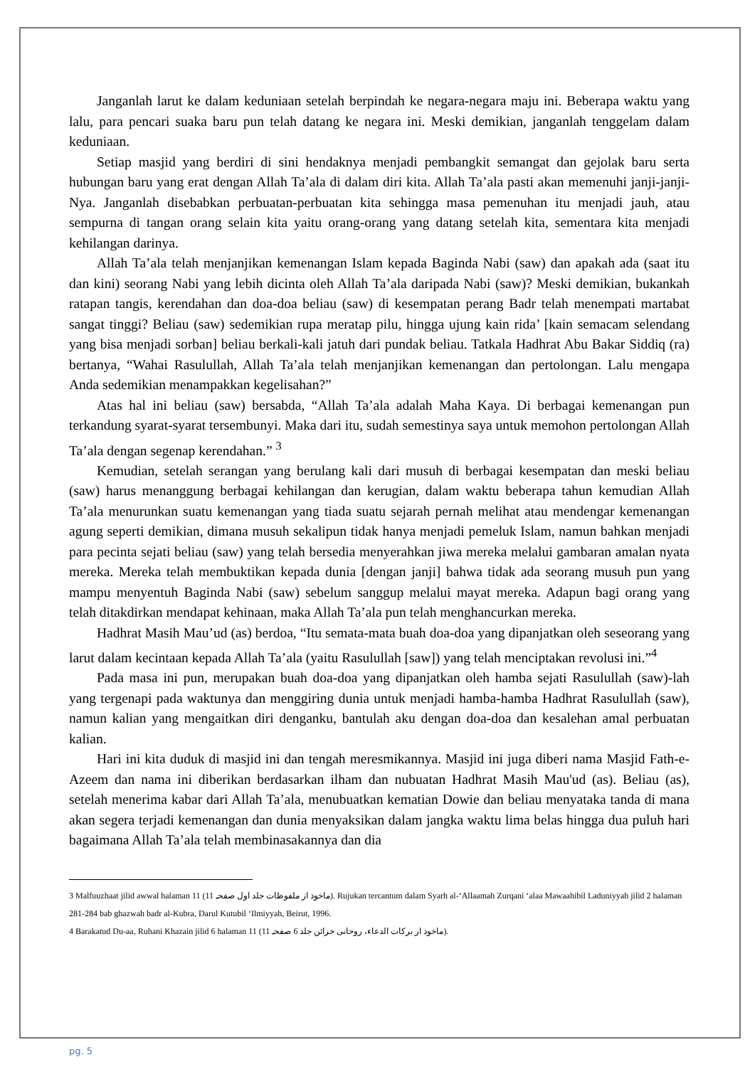Janganlah larut ke dalam keduniaan setelah berpindah ke negara-negara maju ini. Beberapa waktu yang lalu, para pencari suaka baru pun telah datang ke negara ini. Meski demikian, janganlah tenggelam dalam keduniaan.
Setiap masjid yang berdiri di sini hendaknya menjadi pembangkit semangat dan gejolak baru serta hubungan baru yang erat dengan Allah Ta’ala di dalam diri kita. Allah Ta’ala pasti akan memenuhi janji-janji-Nya. Janganlah disebabkan perbuatan-perbuatan kita sehingga masa pemenuhan itu menjadi jauh, atau sempurna di tangan orang selain kita yaitu orang-orang yang datang setelah kita, sementara kita menjadi kehilangan darinya.
Allah Ta’ala telah menjanjikan kemenangan Islam kepada Baginda Nabi (saw) dan apakah ada (saat itu dan kini) seorang Nabi yang lebih dicinta oleh Allah Ta’ala daripada Nabi (saw)? Meski demikian, bukankah ratapan tangis, kerendahan dan doa-doa beliau (saw) di kesempatan perang Badr telah menempati martabat sangat tinggi? Beliau (saw) sedemikian rupa meratap pilu, hingga ujung kain rida’ [kain semacam selendang yang bisa menjadi sorban] beliau berkali-kali jatuh dari pundak beliau. Tatkala Hadhrat Abu Bakar Siddiq (ra) bertanya, “Wahai Rasulullah, Allah Ta’ala telah menjanjikan kemenangan dan pertolongan. Lalu mengapa Anda sedemikian menampakkan kegelisahan?”
Atas hal ini beliau (saw) bersabda, “Allah Ta’ala adalah Maha Kaya. Di berbagai kemenangan pun terkandung syarat-syarat tersembunyi. Maka dari itu, sudah semestinya saya untuk memohon pertolongan Allah Ta’ala dengan segenap kerendahan.” <sup>3</sup>
Kemudian, setelah serangan yang berulang kali dari musuh di berbagai kesempatan dan meski beliau (saw) harus menanggung berbagai kehilangan dan kerugian, dalam waktu beberapa tahun kemudian Allah Ta’ala menurunkan suatu kemenangan yang tiada suatu sejarah pernah melihat atau mendengar kemenangan agung seperti demikian, dimana musuh sekalipun tidak hanya menjadi pemeluk Islam, namun bahkan menjadi para pecinta sejati beliau (saw) yang telah bersedia menyerahkan jiwa mereka melalui gambaran amalan nyata mereka. Mereka telah membuktikan kepada dunia [dengan janji] bahwa tidak ada seorang musuh pun yang mampu menyentuh Baginda Nabi (saw) sebelum sanggup melalui mayat mereka. Adapun bagi orang yang telah ditakdirkan mendapat kehinaan, maka Allah Ta’ala pun telah menghancurkan mereka.
Hadhrat Masih Mau’ud (as) berdoa, “Itu semata-mata buah doa-doa yang dipanjatkan oleh seseorang yang larut dalam kecintaan kepada Allah Ta’ala (yaitu Rasulullah [saw]) yang telah menciptakan revolusi ini.”<sup>4</sup>
Pada masa ini pun, merupakan buah doa-doa yang dipanjatkan oleh hamba sejati Rasulullah (saw)-lah yang tergenapi pada waktunya dan menggiring dunia untuk menjadi hamba-hamba Hadhrat Rasulullah (saw), namun kalian yang mengaitkan diri denganku, bantulah aku dengan doa-doa dan kesalehan amal perbuatan kalian.
Hari ini kita duduk di masjid ini dan tengah meresmikannya. Masjid ini juga diberi nama Masjid Fath-e-Azeem dan nama ini diberikan berdasarkan ilham dan nubuatan Hadhrat Masih Mau'ud (as). Beliau (as), setelah menerima kabar dari Allah Ta’ala, menubuatkan kematian Dowie dan beliau menyataka tanda di mana akan segera terjadi kemenangan dan dunia menyaksikan dalam jangka waktu lima belas hingga dua puluh hari bagaimana Allah Ta’ala telah membinasakannya dan dia
3 Malfuuzhaat jilid awwal halaman 11 (ماخوذ از ملفوظات جلد اول صفحہ 11). Rujukan tercantum dalam Syarh al-‘Allaamah Zurqani ‘alaa Mawaahibil Laduniyyah jilid 2 halaman 281-284 bab ghazwah badr al-Kubra, Darul Kutubil ‘Ilmiyyah, Beirut, 1996.
4 Barakatud Du-aa, Ruhani Khazain jilid 6 halaman 11 (ماخوذ از برکات الدعاء، روحانی خزائن جلد 6 صفحہ 11).
pg. 5